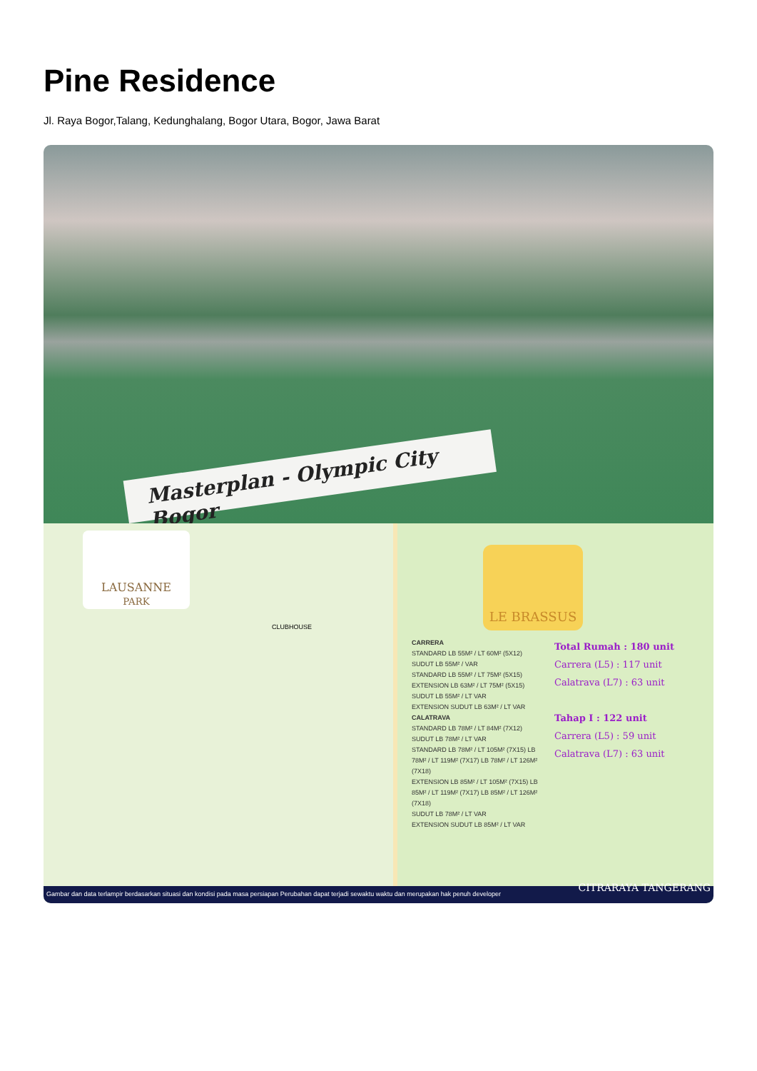Pine Residence
Jl. Raya Bogor,Talang, Kedunghalang, Bogor Utara, Bogor, Jawa Barat
Masterplan - Olympic City Bogor
LAUSANNE
PARK
CLUBHOUSE
LE BRASSUS
CARRERA
STANDARD LB 55M² / LT 60M² (5X12)
SUDUT LB 55M² / VAR
STANDARD LB 55M² / LT 75M² (5X15)
EXTENSION LB 63M² / LT 75M² (5X15)
SUDUT LB 55M² / LT VAR
EXTENSION SUDUT LB 63M² / LT VAR
CALATRAVA
STANDARD LB 78M² / LT 84M² (7X12)
SUDUT LB 78M² / LT VAR
STANDARD LB 78M² / LT 105M² (7X15) LB 78M² / LT 119M² (7X17) LB 78M² / LT 126M² (7X18)
EXTENSION LB 85M² / LT 105M² (7X15) LB 85M² / LT 119M² (7X17) LB 85M² / LT 126M² (7X18)
SUDUT LB 78M² / LT VAR
EXTENSION SUDUT LB 85M² / LT VAR
Total Rumah : 180 unit
Carrera (L5) : 117 unit
Calatrava (L7) : 63 unit
Tahap I : 122 unit
Carrera (L5) : 59 unit
Calatrava (L7) : 63 unit
Gambar dan data terlampir berdasarkan situasi dan kondisi pada masa persiapan Perubahan dapat terjadi sewaktu waktu dan merupakan hak penuh developer CITRARAYA TANGERANG